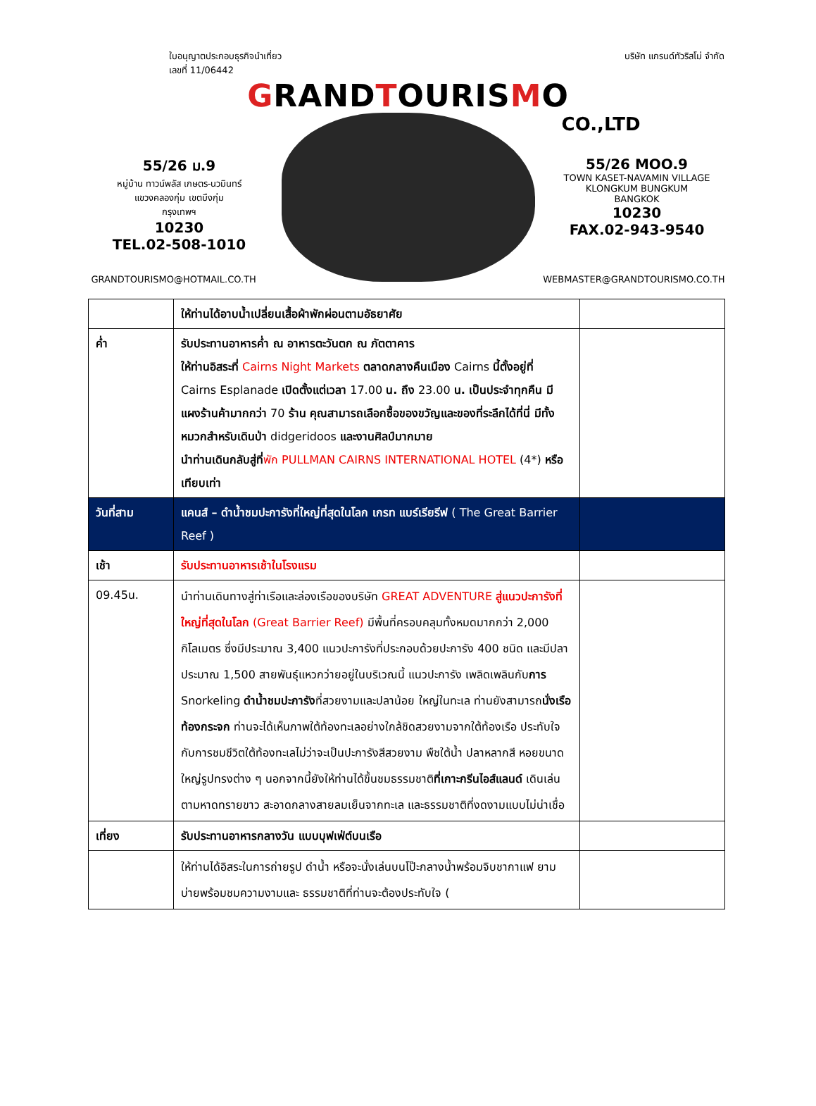ใบอนุญาตประกอบธุรกิจนำเที่ยว
เลขที่ 11/06442
บริษัท แกรนด์ทัวริสโม่ จำกัด
GRANDTOURISMO
CO.,LTD
55/26 ม.9
หมู่บ้าน ทาวน์พลัส เกษตร-นวมินทร์
แขวงคลองกุ่ม เขตบึงกุ่ม
กรุงเทพฯ
10230
TEL.02-508-1010
55/26 MOO.9
TOWN KASET-NAVAMIN VILLAGE
KLONGKUM BUNGKUM
BANGKOK
10230
FAX.02-943-9540
GRANDTOURISMO@HOTMAIL.CO.TH WEBMASTER@GRANDTOURISMO.CO.TH
| | ให้ท่านได้อาบน้ำเปลี่ยนเสื้อผ้าพักผ่อนตามอัธยาศัย | |
| ค่ำ | รับประทานอาหารค่ำ ณ อาหารตะวันตก ณ ภัตตาคาร ให้ท่านอิสระที่ Cairns Night Markets ตลาดกลางคืนเมือง Cairns นี้ตั้งอยู่ที่ Cairns Esplanade เปิดตั้งแต่เวลา 17.00 น. ถึง 23.00 น. เป็นประจำทุกคืน มีแผงร้านค้ามากกว่า 70 ร้าน คุณสามารถเลือกซื้อของขวัญและของที่ระลึกได้ที่นี่ มีทั้งหมวกสำหรับเดินป่า didgeridoos และงานศิลป์มากมาย นำท่านเดินกลับสู่ที่ พัก PULLMAN CAIRNS INTERNATIONAL HOTEL (4*) หรือเทียบเท่า | |
| วันที่สาม | แคนส์ – ดำน้ำชมปะการังที่ใหญ่ที่สุดในโลก เกรท แบร์เรียรีฟ ( The Great Barrier Reef ) | |
| เช้า | รับประทานอาหารเช้าในโรงแรม | |
| 09.45น. | นำท่านเดินทางสู่ท่าเรือและล่องเรือของบริษัท GREAT ADVENTURE สู่แนวปะการังที่ใหญ่ที่สุดในโลก (Great Barrier Reef) มีพื้นที่ครอบคลุมทั้งหมดมากกว่า 2,000 กิโลเมตร ซึ่งมีประมาณ 3,400 แนวปะการังที่ประกอบด้วยปะการัง 400 ชนิด และมีปลาประมาณ 1,500 สายพันธุ์แหวกว่ายอยู่ในบริเวณนี้ แนวปะการัง เพลิดเพลินกับ การ Snorkeling ดำน้ำชมปะการัง ที่สวยงามและปลาน้อย ใหญ่ในทะเล ท่านยังสามารถ นั่งเรือท้องกระจก ท่านจะได้เห็นภาพใต้ท้องทะเลอย่างใกล้ชิดสวยงามจากใต้ท้องเรือ ประทับใจกับการชมชีวิตใต้ท้องทะเลไม่ว่าจะเป็นปะการังสีสวยงาม พืชใต้น้ำ ปลาหลากสี หอยขนาดใหญ่รูปทรงต่าง ๆ นอกจากนี้ยังให้ท่านได้ขึ้นชมธรรมชาติ ที่เกาะกรีนไอส์แลนด์ เดินเล่นตามหาดทรายขาว สะอาดกลางสายลมเย็นจากทะเล และธรรมชาติที่งดงามแบบไม่น่าเชื่อ | |
| เที่ยง | รับประทานอาหารกลางวัน แบบบุฟเฟ่ต์บนเรือ | |
| | ให้ท่านได้อิสระในการถ่ายรูป ดำน้ำ หรือจะนั่งเล่นบนโป๊ะกลางน้ำพร้อมจิบชากาแฟ ยามบ่ายพร้อมชมความงามและ ธรรมชาติที่ท่านจะต้องประทับใจ ( | |